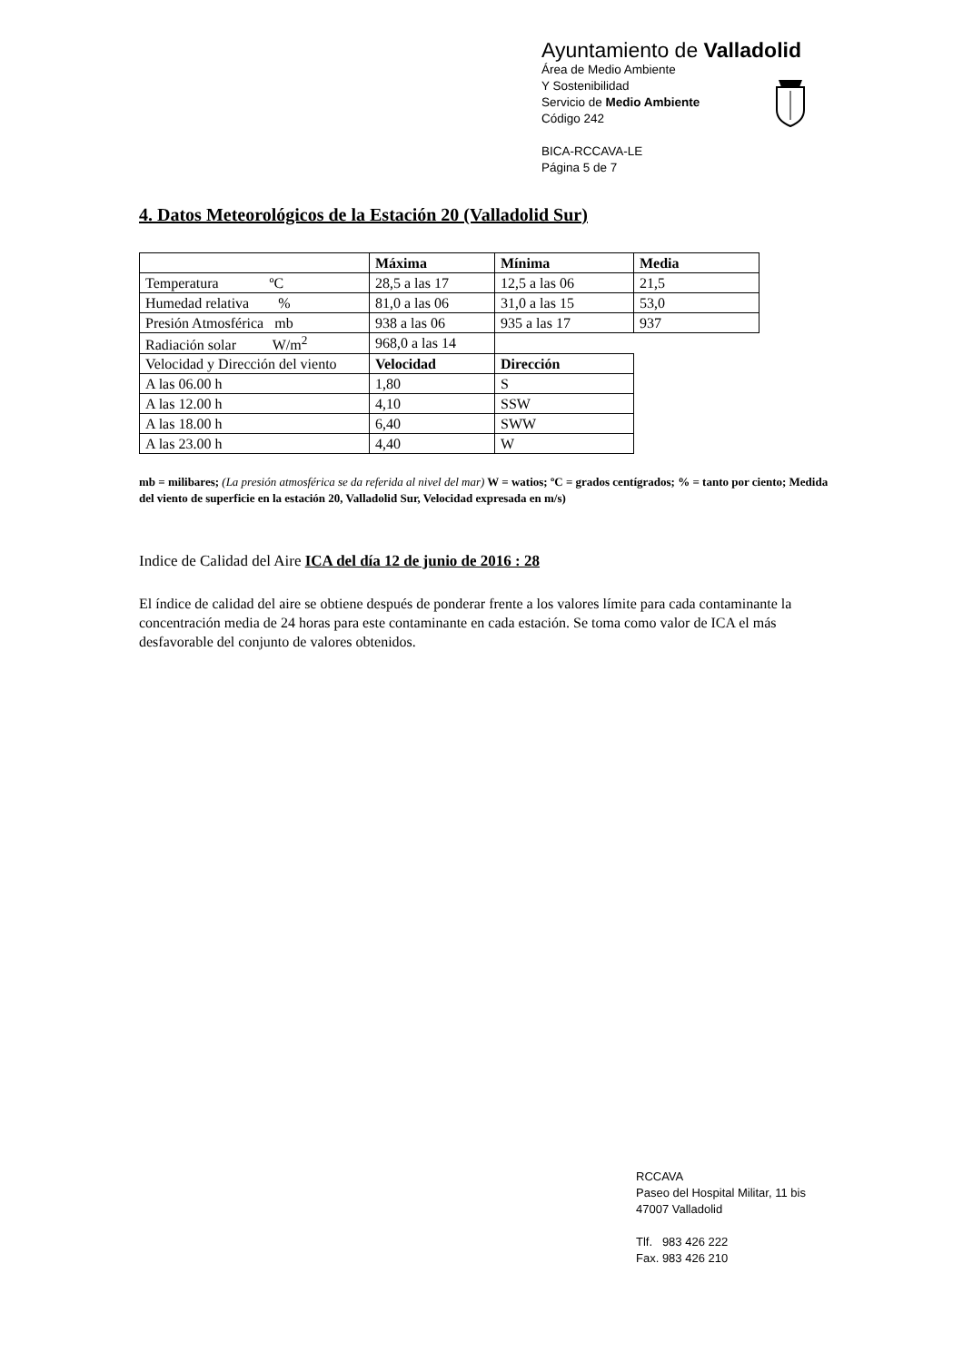Ayuntamiento de Valladolid
Área de Medio Ambiente
Y Sostenibilidad
Servicio de Medio Ambiente
Código 242
BICA-RCCAVA-LE
Página 5 de 7
4. Datos Meteorológicos de la Estación 20 (Valladolid Sur)
| | Máxima | Mínima | Media |
| Temperatura ºC | 28,5 a las 17 | 12,5 a las 06 | 21,5 |
| Humedad relativa % | 81,0 a las 06 | 31,0 a las 15 | 53,0 |
| Presión Atmosférica mb | 938 a las 06 | 935 a las 17 | 937 |
| Radiación solar W/m<sup>2</sup> | 968,0 a las 14 | | |
| Velocidad y Dirección del viento | Velocidad | Dirección | |
| A las 06.00 h | 1,80 | S | |
| A las 12.00 h | 4,10 | SSW | |
| A las 18.00 h | 6,40 | SWW | |
| A las 23.00 h | 4,40 | W | |
mb = milibares; (La presión atmosférica se da referida al nivel del mar) W = watios; ºC = grados centígrados; % = tanto por ciento; Medida del viento de superficie en la estación 20, Valladolid Sur, Velocidad expresada en m/s)
Indice de Calidad del Aire ICA del día 12 de junio de 2016 : 28
El índice de calidad del aire se obtiene después de ponderar frente a los valores límite para cada contaminante la concentración media de 24 horas para este contaminante en cada estación. Se toma como valor de ICA el más desfavorable del conjunto de valores obtenidos.
RCCAVA
Paseo del Hospital Militar, 11 bis
47007 Valladolid
Tlf. 983 426 222
Fax. 983 426 210